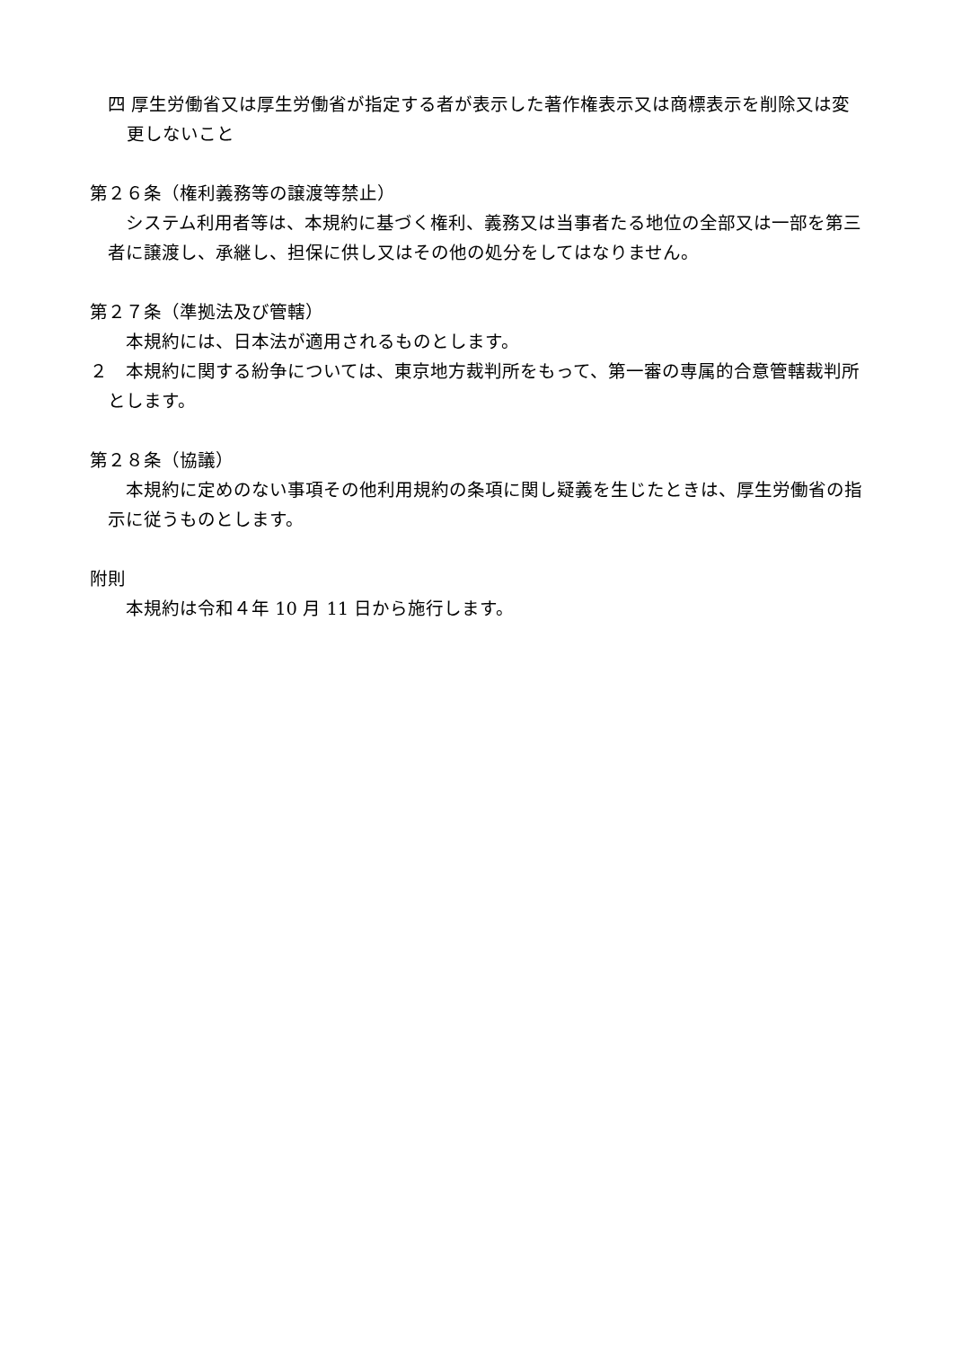四 厚生労働省又は厚生労働省が指定する者が表示した著作権表示又は商標表示を削除又は変更しないこと
第２６条（権利義務等の譲渡等禁止）
システム利用者等は、本規約に基づく権利、義務又は当事者たる地位の全部又は一部を第三者に譲渡し、承継し、担保に供し又はその他の処分をしてはなりません。
第２７条（準拠法及び管轄）
本規約には、日本法が適用されるものとします。
２　本規約に関する紛争については、東京地方裁判所をもって、第一審の専属的合意管轄裁判所とします。
第２８条（協議）
本規約に定めのない事項その他利用規約の条項に関し疑義を生じたときは、厚生労働省の指示に従うものとします。
附則
本規約は令和４年 10 月 11 日から施行します。